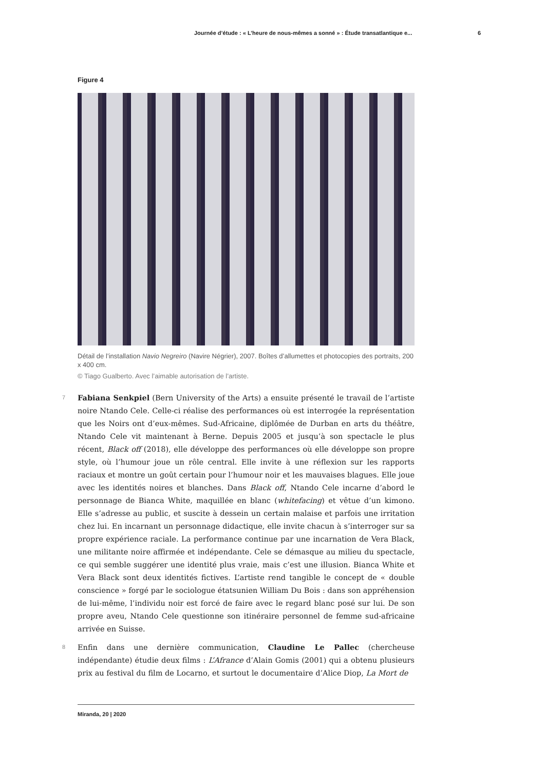Journée d’étude : « L’heure de nous-mêmes a sonné » : Étude transatlantique e... 6
Figure 4
Détail de l’installation Navio Negreiro (Navire Négrier), 2007. Boîtes d’allumettes et photocopies des portraits, 200 x 400 cm.
© Tiago Gualberto. Avec l’aimable autorisation de l’artiste.
7 Fabiana Senkpiel (Bern University of the Arts) a ensuite présenté le travail de l’artiste noire Ntando Cele. Celle-ci réalise des performances où est interrogée la représentation que les Noirs ont d’eux-mêmes. Sud-Africaine, diplômée de Durban en arts du théâtre, Ntando Cele vit maintenant à Berne. Depuis 2005 et jusqu’à son spectacle le plus récent, Black off (2018), elle développe des performances où elle développe son propre style, où l’humour joue un rôle central. Elle invite à une réflexion sur les rapports raciaux et montre un goût certain pour l’humour noir et les mauvaises blagues. Elle joue avec les identités noires et blanches. Dans Black off, Ntando Cele incarne d’abord le personnage de Bianca White, maquillée en blanc (whitefacing) et vêtue d’un kimono. Elle s’adresse au public, et suscite à dessein un certain malaise et parfois une irritation chez lui. En incarnant un personnage didactique, elle invite chacun à s’interroger sur sa propre expérience raciale. La performance continue par une incarnation de Vera Black, une militante noire affirmée et indépendante. Cele se démasque au milieu du spectacle, ce qui semble suggérer une identité plus vraie, mais c’est une illusion. Bianca White et Vera Black sont deux identités fictives. L’artiste rend tangible le concept de « double conscience » forgé par le sociologue étatsunien William Du Bois : dans son appréhension de lui-même, l’individu noir est forcé de faire avec le regard blanc posé sur lui. De son propre aveu, Ntando Cele questionne son itinéraire personnel de femme sud-africaine arrivée en Suisse.
8 Enfin dans une dernière communication, Claudine Le Pallec (chercheuse indépendante) étudie deux films : L’Afrance d’Alain Gomis (2001) qui a obtenu plusieurs prix au festival du film de Locarno, et surtout le documentaire d’Alice Diop, La Mort de
Miranda, 20 | 2020